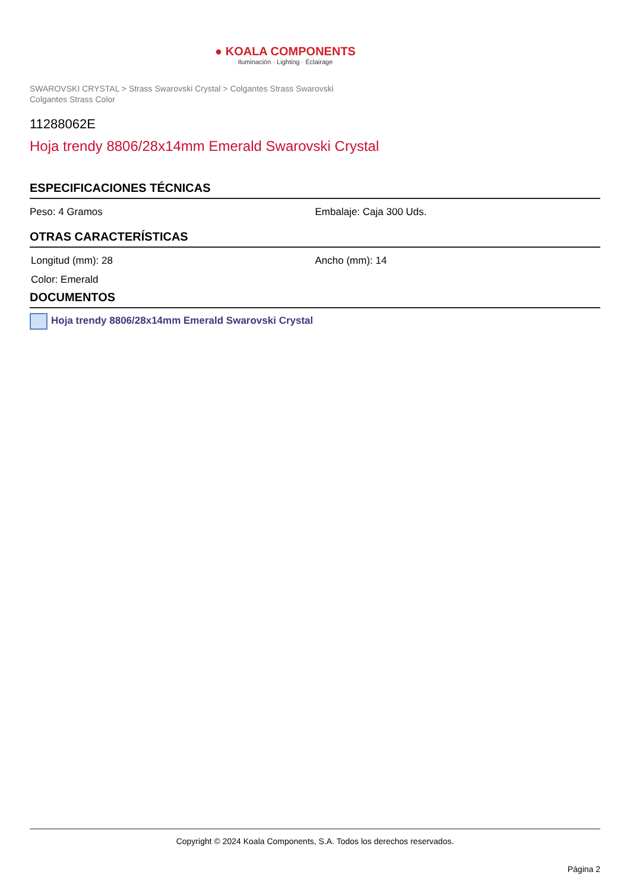● KOALA COMPONENTS
Iluminación · Lighting · Éclairage
SWAROVSKI CRYSTAL > Strass Swarovski Crystal > Colgantes Strass Swarovski
Colgantes Strass Color
11288062E
Hoja trendy 8806/28x14mm Emerald Swarovski Crystal
ESPECIFICACIONES TÉCNICAS
Peso: 4 Gramos Embalaje: Caja 300 Uds.
OTRAS CARACTERÍSTICAS
Longitud (mm): 28 Ancho (mm): 14
Color: Emerald
DOCUMENTOS
Hoja trendy 8806/28x14mm Emerald Swarovski Crystal
Copyright © 2024 Koala Components, S.A. Todos los derechos reservados.
Página 2